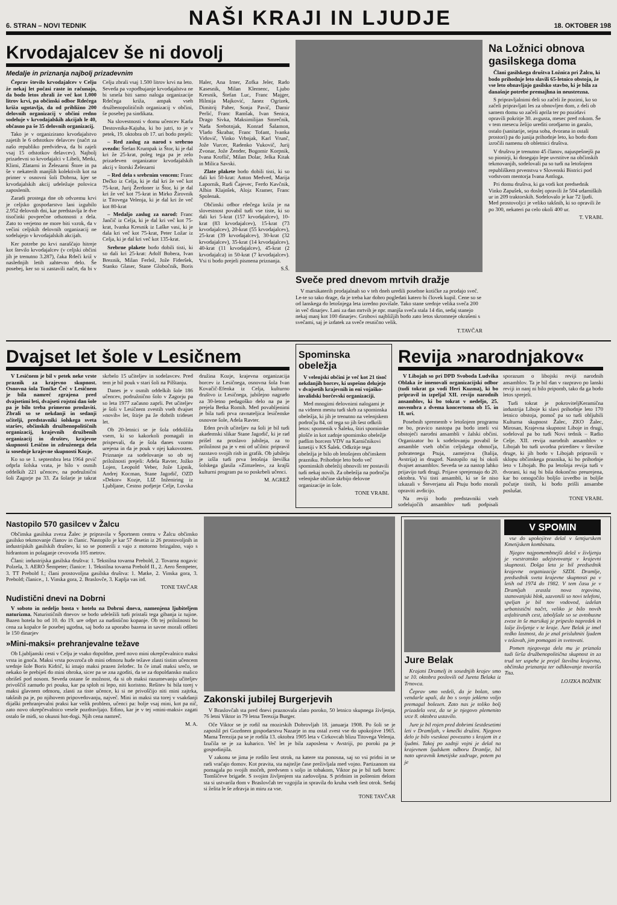6. STRAN – NOVI TEDNIK NAŠI KRAJI IN LJUDJE 18. OKTOBER 198
Krvodajalcev še ni dovolj
Medalje in priznanja najbolj prizadevnim
Čeprav število krvodajalcev v Celju že nekaj let počasi raste in računajo, da bodo letos zbrali že več kot 1.000 litrov krvi, pa občinski odbor Rdečega križa ugotavlja, da od približno 200 delovnih organizacij v občini redno sodeluje v krvodajalskih akcijah le 40, občasno pa še 35 delovnih organizacij.
Tako je v organizirano krvodajalstvo zajetih le 6 odstotkov delavcev (načrt za našo republiko predvideva, da bi zajeli vsaj 15 odstotkov delavcev). Najbolj prizadevni so krvodajalci v Libeli, Metki, Klimi, Zlatarni in Železarni Štore in pa še v nekaterih manjših kolektivih kot na primer v osnovni šoli Dobrna, kjer se krvodajalskih akcij udeležuje polovica zaposlenih.
Zaradi prostega dne ob odvzemu krvi je celjsko gospodarstvo lani izgubilo 2.952 delovnih dni, kar predstavlja le dve tisočinki povprečne odsotnosti z dela. Zato to verjetno ne more biti vzrok, da v večini celjskih delovnih organizacij ne sodelujejo v krvodajalskih akcijah.
Ker potrebe po krvi naraščajo hitreje kot število krvodajalcev (v celjski občini jih je trenutno 3.287), čaka Rdeči križ v naslednjih letih zahtevno delo. Še posebej, ker so si zastavili načrt, da bi v Celju zbrali vsaj 1.500 litrov krvi na leto. Seveda pa vzpodbujanje krvodajalstva ne bi smela biti samo naloga organizacije Rdečega križa, ampak vseh družbenopolitičnih organizacij v občini, še posebej pa sindikata.
Na slovestnosti v domu učencev Karla Destovnika-Kajuha, ki bo jutri, to je v petek, 19. oktobra ob 17. uri bodo prejeli:
– Red zaslug za narod s srebrno zvezdo: Štefan Krumpak iz Štor, ki je dal kri že 25-krat, poleg tega pa je zelo prizadeven organizator krvodajalskih akcij v štorski Železarni
– Red dela s srebrnim vencem: Franc Dečko iz Celja, ki je dal kri že več kot 75-krat, Jurij Žerdoner iz Štor, ki je dal kri že več kot 75-krat in Mirko Žirovnik iz Titovega Velenja, ki je dal kri že več kot 80-krat
– Medaljo zaslug za narod: Franc Jančič iz Celja, ki je dal kri več kot 75-krat, Ivanka Kresnik iz Laške vasi, ki je dala kri več kot 75-krat, Peter Ložar iz Celja, ki je dal kri več kot 135-krat.
Srebrne plakete bodo dobili tisti, ki so dali kri 25-krat: Adolf Bobera, Ivan Breznik, Milan Ferlež, Jože Fideršek, Stanko Glaser, Stane Globočnik, Boris Haler, Ana Irner, Zofka Jeler, Rado Kasesnik, Milan Klemenc, Ljubo Kresnik, Štefan Luc, Franc Majger, Hilmija Majković, Janez Ogrizek, Dimitrij Paher, Sonja Pavič, Damir Perlić, Franc Ramšak, Ivan Senica, Drago Sivka, Maksimilijan Smrečnik, Nada Srebotnjak, Konrad Šalamon, Vlado Škrabar, Franc Tofant, Ivanka Vidovič, Vinko Vrbnjak, Karl Vrunč, Jože Vurcer, Radenko Vukovič, Jurij Zvonar, Jože Žender, Bogomir Korpnik, Ivana Kroflič, Milan Dolar, Jelka Kitak in Milica Savski.
Zlate plakete bodo dobili tisti, ki so dali kri 50-krat: Anton Medved, Marija Lapornik, Rudi Čajevec, Ferdo Kavčnik, Albin Klajnšek, Alojz Kramer, Franc Spolenak.
Občinski odbor rdečega križa je na slovestnost povabil tudi vse tiste, ki so dali kri 5-krat (157 krvodajalcev), 10-krat (83 krvodajalcev), 15-krat (73 krvodajalcev), 20-krat (55 krvodajalcev), 25-krat (39 krvodajalcev), 30-krat (32 krvodajalcev), 35-krat (14 krvodajalcev), 40-krat (11 krvodajalcev), 45-krat (2 krvodajalca) in 50-krat (7 krvodajalcev). Vsi ti bodo prejeli pismena priznanja.
S.Š.
Sveče pred dnevom mrtvih dražje
V marsikaterih prodajalnah so v teh dneh uredili posebne kotičke za prodajo sveč. Le-te so tako drage, da je treba kar dobro pogledati katero bi človek kupil. Cene so se od lanskega do letošnjega leta izredno povišale. Tako stane srednje velika sveča 200 in več dinarjev. Lani za dan mrtvih je npr. manjša sveča stala 14 din, sedaj stanejo nekaj manj kot 100 dinarjev. Grobovi najbližjih bodo zato letos skromneje okrašeni s svečami, saj je izdatek za sveče resnično velik.
T.TAVČAR
Na Ložnici obnova gasilskega doma
Člani gasilskega društva Ložnica pri Žalcu, ki bodo prihodnje leto slavili 65-letnico obstoja, že vse leto obnavljajo gasilsko stavbo, ki je bila za današnje potrebe premajhna in neustrezna.
S pripravljalnimi deli so začeli že pozimi, ko so začeli pripravljati les za obnovljen dom, z deli ob samem domu so začeli aprila ter po pozidavi opravili pokritje 30. avgusta, mesec pred rokom. Še v tem mesecu želijo urediti orodjarno in garažo, ostalo (sanitarije, sejna soba, dvorana in ostali prostori) pa do junija prihodnje leto, ko bodo dom izročili namenu ob obletnici društva.
V društvu je trenutno 45 članov, najuspešnejši pa so pionirji, ki dosegajo lepe uvrstitve na občinskih tekmovanjih, sodelovali pa so tudi na letošnjem republiškem prvenstvu v Slovenski Bistrici pod vodstvom mentorja Ivana Antloga.
Pri domu društva, ki ga vodi kot predsednik Vinko Zapušek, so doslej opravili že 504 udarniških ur in 209 traktorskih. Sodelovalo je kar 72 ljudi. Med prostovoljci je veliko takšnih, ki so opravili že po 300, nekateri pa celo okoli 400 ur.
T. VRABL
Dvajset let šole v Lesičnem
V Lesičnem je bil v petek neke vrste praznik za krajevno skupnost. Osnovna šola Tončke Čeč v Lesičnem je bila namreč zgrajena pred dvajsetimi leti, dvajseti rojstni dan šole pa je bilo treba primerno proslaviti. Zbrali so se nekdanji in sedanji učitelji, predstavniki šolskega sveta staršev, občinskih družbenopolitičnih organizacij, krajevnih družbenih organizacij in društev, krajevne skupnosti Lesično in združenega dela iz sosednje krajevne skupnosti Kozje.
Ko so se 1. septembra leta 1964 prvič odprla šolska vrata, je bilo v osmih oddelkih 221 učencev, na podružnični šoli Zagorje pa 33. Za šolarje je takrat skrbelo 15 učiteljev in sodelavcev. Pred tem je bil pouk v stari šoli na Pilštanju.
Danes je v osmih oddelkih šole 186 učencev, podružnično šolo v Zagorju pa so leta 1977 začasno zaprli. Pet učiteljev je šoli v Lesičnem zvestih vseh dvajset »novih« let, štirje pa že dobrih trideset let.
Ob 20-letnici se je šola oddolžila vsem, ki so kakorkoli pomagali in prispevali, da je šola danes vzorno urejena in da je pouk v njej kakovosten. Priznanje za sodelovanje so ob tej priložnosti prejeli: Adela Ravter, Jožko Lojen, Leopold Veber, Jože Lipnik, Andrej Kocman, Stane Jagodič, OZD »Dekor« Kozje, LIZ Inženiring iz Ljubljane, Cestno podjetje Celje, Lovska družina Kozje, krajevna organizacija borcev iz Lesičnega, osnovna šola Ivan Kovačič-Efenka iz Celja, kulturno društvo iz Lesičnega, jubilejno nagrado za 30-letno pedagoško delo na pa je prejela Betka Romih. Med povabljenimi je bila tudi prva ravnateljica lesičenske osnovne šole, Adela Ravter.
Eden prvih učiteljev na šoli je bil tudi akademski slikar Stane Jagodič, ki je rad prišel na proslavo jubileja, za to priložnost pa je v eni od učilnic pripravil razstavo svojih risb in grafik. Ob jubileju je izšla tudi prva letošnja številka šolskega glasila »Zimzelen«, za krajši kulturni program pa so poskrbeli učenci.
M. AGREŽ
Spominska obeležja
V velenjski občini je več kot 21 tisoč nekdanjih borcev, ki uspešno delujejo v dvajsetih krajevnih in eni vojaško-invalidski borčevski organizaciji.
Med mnogimi delovnimi nalogami je na vidnem mestu tudi skrb za spominska obeležja, ki jih je trenutno na velenjskem področju 84, od tega so jih šest odkrili letos: spomenik v Šaleku, štiri spominske plošče in kot zadnje spominsko obeležje padlim borcem VDV na Karničnikovi kmetiji v KS Šalek. Odkritje tega obeležja je bilo ob letošnjem občinskem prazniku. Prihodnje leto bodo več spominskih obeležij obnovili ter postavili tudi nekaj novih. Za obeležja na področju velenjske občine skrbijo delovne organizacije in šole.
TONE VRABL
Revija »narodnjakov«
V Libojah so pri DPD Svoboda Ludvika Oblaka že imenovali organizacijski odbor (tudi tokrat ga vodi Heri Kuzma), ki bo pripravil in izpeljal XII. revijo narodnih ansamblov, ki bo tokrat v nedeljo, 25. novembra z dvema koncertoma ob 15. in 18. uri.
Posebnih sprememb v letošnjem programu ne bo, pravico nastopa pa bodo imeli vsi obstoječi narodni ansambli v žalski občini. Organizator bo k sodelovanju povabil še ansamble vseh občin celjskega območja, pobratenega Ptuja, zamejstva (Italija, Avstrija) in drugod. Nastopilo naj bi okoli dvajset ansamblov. Seveda se za nastop lahko prijavijo tudi drugi. Prijave sprejemajo do 20. oktobra. Vsi tisti ansambli, ki se še niso izkazali v Števerjanu ali Ptuju bodo morali opraviti avdicijo.
Na reviji bodo predstavniki vseh sodelujočih ansamblov tudi podpisali sporazum o libojski reviji narodnih ansamblov. Ta je bil dan v razpravo po lanski reviji in nanj ni bilo pripomb, tako da ga bodo letos sprejeli.
Tudi tokrat je pokroviteljKeramična industrija Liboje ki slavi prihodnje leto 170 letnico obstoja, pomoč pa so tudi obljubili Kulturna skupnost Žalec, ZKO Žalec, Mirosan, Krajevna skupnost Liboje in drugi, sodeloval pa bo tudi Novi tednik – Radio Celje. XII. revija narodnih ansamblov v Libojah bo tudi uvodna prireditev v številne druge, ki jih bodo v Libojah pripravili v sklopu občinskega praznika, ki bo prihodnje leto v Libojah. Bo pa letošnja revija tudi v dvorani, ki naj bi bila dokončno preurejena, kar bo omogočilo boljšo izvedbo in boljše počutje tistih, ki bodo prišli ansambe poslušat.
TONE VRABL
Nastopilo 570 gasilcev v Žalcu
Občinska gasilska zveza Žalec je pripravila v Športnem centru v Žalcu občinsko gasilsko tekmovanje članov in članic. Nastopilo je kar 57 desetin iz 26 prostovoljnih in industrijskih gasilskih društev, ki so se pomerili z vajo z motorno brizgalno, vajo s hidrantom in polaganje cevovoda 105 metrov.
Člani: industrijska gasilska društva: 1. Tekstilna tovarna Prebold, 2. Tovarna nogavic Polzela, 3. AERO Šempeter; članice: 1. Tekstilna tovarna Prebold II., 2. Aero Šempeter, 3. TT Prebold I.; člani prostovoljna gasilska društva: 1. Matke, 2. Vinska gora, 3. Prebold; članice., 1. Vinska gora, 2. Braslovče, 3. Kaplja vas itd.
TONE TAVČAR
Nudistični dnevi na Dobrni
V soboto in nedeljo bosta v hotelu na Dobrni dneva, namenjena ljubiteljem naturizma. Naturističnih dnevov se bodo udeležili tudi pristaši tega gibanja iz tujine. Bazen hotela bo od 10. do 19. ure odprt za nudistično kopanje. Ob tej priložnosti bo cena za kopalce še posebej ugodna, saj bodo za uporabo bazena in savne morali odšteti le 150 dinarjev
»Mini-maksi« prehranjevalne težave
Ob Ljubljanski cesti v Celju je vsako dopoldne, pred novo mini okrepčevalnico maksi vrsta in gnoča. Maksi vrsta povzroča ob mini odmoru hude težave zlasti tistim učencem srednje šole Boris Kidrič, ki imajo maksi prazen želodec. In če imaš maksi srečo, se nekako še prebiješ do mini obroka, sicer pa se zna zgoditi, da se za dopoldansko malico obrišeš pod nosom. Seveda ostane še možnost, da si ob maksi razumevanju učiteljev privoščiš zamudo pri pouku, kar pa sploh ni lepo, niti koristno. Rešitev bi bila torej v maksi glavnem odmoru, zlasti za tiste učence, ki si ne privoščijo niti mini zajtrka, takšnih pa je, po njihovem pripovedovanju, največ. Mini in maksi sta torej v vsakdanji dijaški prehranjevalni praksi kar velik problem, učenci pa: bolje vsaj mini, kot pa nič, zato novo okrepčevalnico vesele pozdravljajo. Edino, kar je v tej »mini-maksi« zagati ostalo še midi, so okusni hot-dogi. Njih cena namreč.
M. A.
Zakonski jubilej Burgerjevih
V Braslovčah sta pred dnevi praznovala zlato poroko, 50 letnico skupnega življenja, 76 letni Viktor in 79 letna Terezija Burger.
Oče Viktor se je rodil na mozirskih Dobrovljah 18. januarja 1908. Po šoli se je zaposlil pri Gozdnem gospodarstvu Nazarje in mu ostal zvest vse do upokojitve 1965. Mama Terezija pa se je rodila 13. oktobra 1905 leta v Cirkovcah blizu Titovega Velenja. Izučila se je za kuharico. Več let je bila zaposlena v Avstriji, po poroki pa je gospodinjila.
V zakonu se jima je rodilo šest otrok, na katere sta ponosna, saj so vsi pridni in se radi vračajo domov. Kot pravita, sta najtežje čase preživljala med vojno. Partizanom sta pomagala po svojih močeh, predvsem s soljo in tobakom, Viktor pa je bil tudi borec Tomšičeve brigade. S svojim življenjem sta zadovoljna. S pridnim in poštenim delom sta si ustvarila dom v Braslovčah ter vzgojila in spravila do kruha vseh šest otrok. Sedaj si želita le še zdravja in miru za vse.
TONE TAVČAR
Jure Belak
Krajani Dramelj in sosednjih krajev smo se 10. oktobra poslovili od Jureta Belaka iz Trnovca.
Čeprav smo vedeli, da je bolan, smo vendarle upali, da bo s svojo jekleno voljo premagal bolezen. Zato nas je toliko bolj prizadela vest, da se je njegovo plemenito srce 8. oktobra ustavilo.
Jure je bil rojen pred dobrimi šestdesetimi leti v Dramljah, v kmečki družini. Njegovo delo je bilo vseskozi povezano s krajem in z ljudmi. Takoj po zadnji vojni je delal na krajevnem ljudskem odboru Dramlje, bil nato upravnik kmetijske zadruge, potem pa je
V SPOMIN
vse do upokojitve delal v šentjurskem Kmetijskem kombinatu.
Njegov najpomembnejši delež v življenju je vsestransko udejstvovanje v krajevni skupnosti. Dolga leta je bil predsednik krajevne organizacije SZDL Dramlje, predsednik sveta krajevne skupnosti pa v letih od 1974 do 1982. V tem času je v Dramljah zrastla nova trgovina, stanovanjski blok, zazvonili so novi telefoni, speljan je bil nov vodovod, izdelan urbanistični načrt, veliko je bilo novih asfaltiranih cest, izboljšale so se avtobusne zveze in še marsikaj je pripeslo napredek in lažje življenje v te kraje. Jure Belak je imel redko lastnost, da je znal prisluhniti ljudem v težavah, jim pomagati in svetovati.
Pomen njegovega dela mu je priznala tudi širša družbenopolitična skupnost in za trud ter uspehe je prejel številna krajevna, občinska priznanja ter odlikovanje tovariša Tita.
LOJZKA BOŽNIK